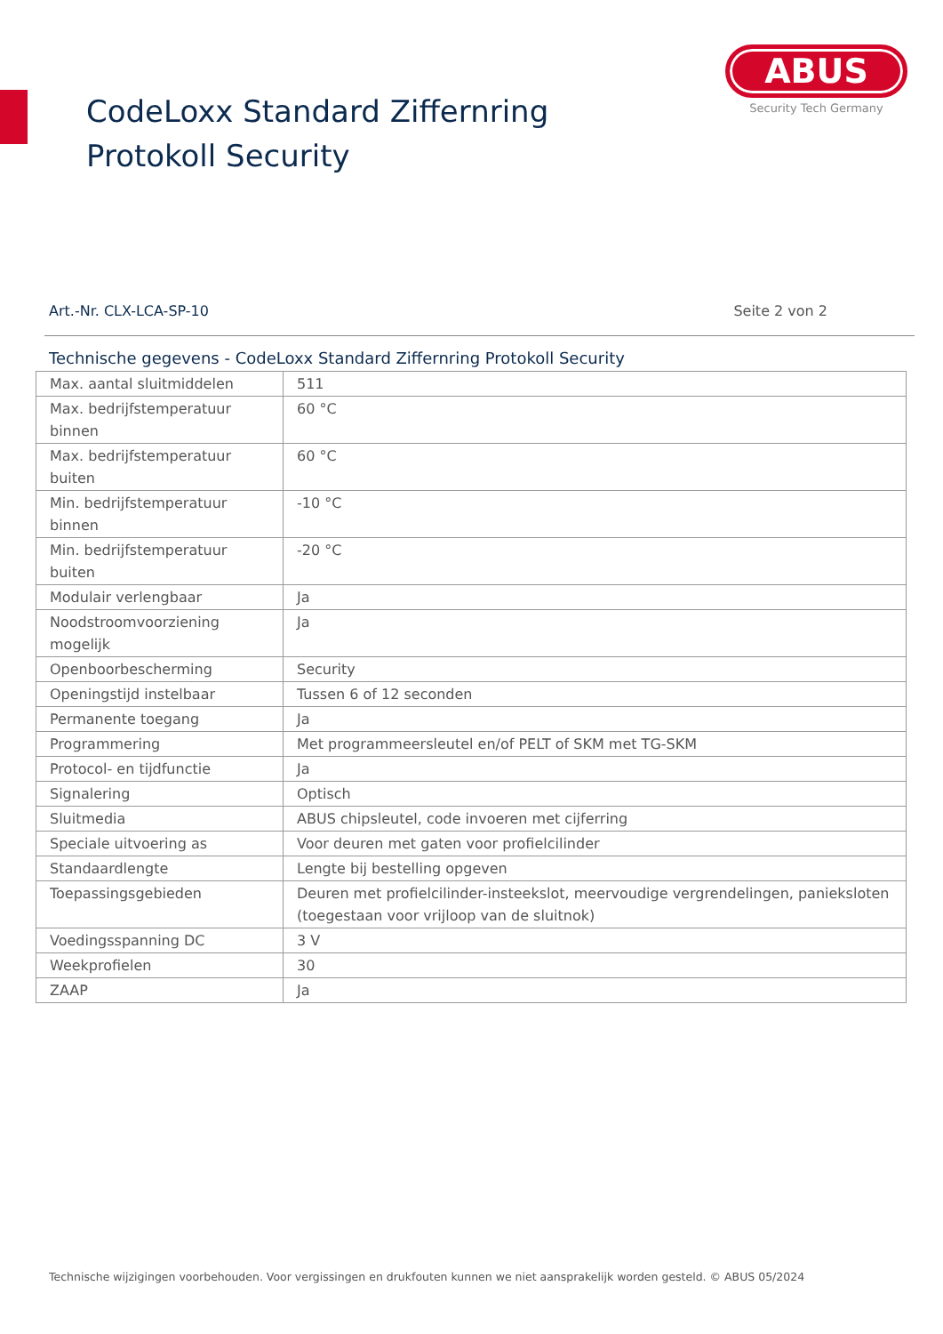CodeLoxx Standard Ziffernring Protokoll Security
ABUS
Security Tech Germany
Art.-Nr. CLX-LCA-SP-10 Seite 2 von 2
Technische gegevens - CodeLoxx Standard Ziffernring Protokoll Security
| Max. aantal sluitmiddelen | 511 |
| Max. bedrijfstemperatuur binnen | 60 °C |
| Max. bedrijfstemperatuur buiten | 60 °C |
| Min. bedrijfstemperatuur binnen | -10 °C |
| Min. bedrijfstemperatuur buiten | -20 °C |
| Modulair verlengbaar | Ja |
| Noodstroomvoorziening mogelijk | Ja |
| Openboorbescherming | Security |
| Openingstijd instelbaar | Tussen 6 of 12 seconden |
| Permanente toegang | Ja |
| Programmering | Met programmeersleutel en/of PELT of SKM met TG-SKM |
| Protocol- en tijdfunctie | Ja |
| Signalering | Optisch |
| Sluitmedia | ABUS chipsleutel, code invoeren met cijferring |
| Speciale uitvoering as | Voor deuren met gaten voor profielcilinder |
| Standaardlengte | Lengte bij bestelling opgeven |
| Toepassingsgebieden | Deuren met profielcilinder-insteekslot, meervoudige vergrendelingen, panieksloten (toegestaan voor vrijloop van de sluitnok) |
| Voedingsspanning DC | 3 V |
| Weekprofielen | 30 |
| ZAAP | Ja |
Technische wijzigingen voorbehouden. Voor vergissingen en drukfouten kunnen we niet aansprakelijk worden gesteld. © ABUS 05/2024